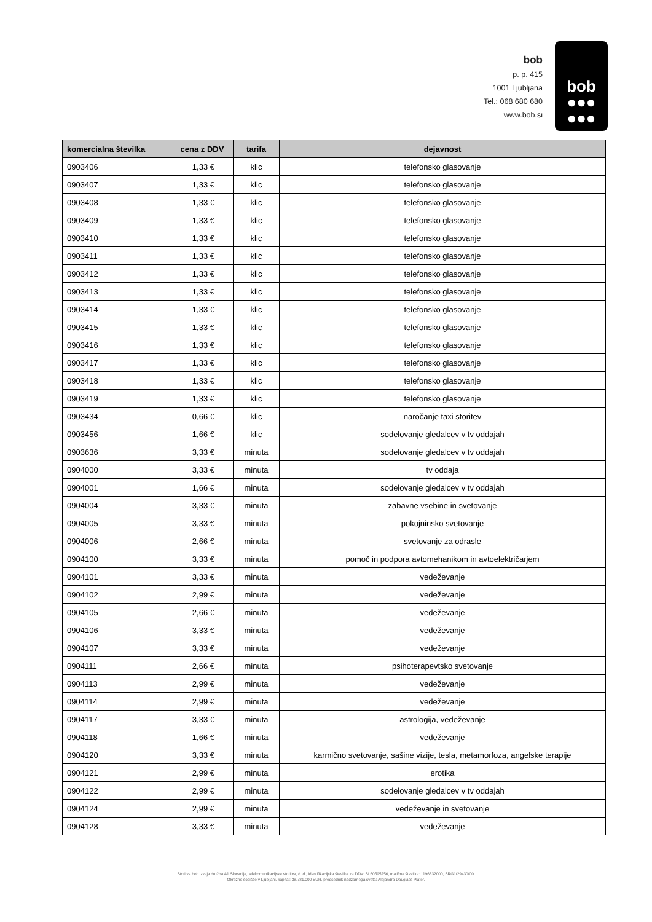bob
p. p. 415
1001 Ljubljana
Tel.: 068 680 680
www.bob.si
bob
●●●
●●●
| komercialna številka | cena z DDV | tarifa | dejavnost |
| --- | --- | --- | --- |
| 0903406 | 1,33 € | klic | telefonsko glasovanje |
| 0903407 | 1,33 € | klic | telefonsko glasovanje |
| 0903408 | 1,33 € | klic | telefonsko glasovanje |
| 0903409 | 1,33 € | klic | telefonsko glasovanje |
| 0903410 | 1,33 € | klic | telefonsko glasovanje |
| 0903411 | 1,33 € | klic | telefonsko glasovanje |
| 0903412 | 1,33 € | klic | telefonsko glasovanje |
| 0903413 | 1,33 € | klic | telefonsko glasovanje |
| 0903414 | 1,33 € | klic | telefonsko glasovanje |
| 0903415 | 1,33 € | klic | telefonsko glasovanje |
| 0903416 | 1,33 € | klic | telefonsko glasovanje |
| 0903417 | 1,33 € | klic | telefonsko glasovanje |
| 0903418 | 1,33 € | klic | telefonsko glasovanje |
| 0903419 | 1,33 € | klic | telefonsko glasovanje |
| 0903434 | 0,66 € | klic | naročanje taxi storitev |
| 0903456 | 1,66 € | klic | sodelovanje gledalcev v tv oddajah |
| 0903636 | 3,33 € | minuta | sodelovanje gledalcev v tv oddajah |
| 0904000 | 3,33 € | minuta | tv oddaja |
| 0904001 | 1,66 € | minuta | sodelovanje gledalcev v tv oddajah |
| 0904004 | 3,33 € | minuta | zabavne vsebine in svetovanje |
| 0904005 | 3,33 € | minuta | pokojninsko svetovanje |
| 0904006 | 2,66 € | minuta | svetovanje za odrasle |
| 0904100 | 3,33 € | minuta | pomoč in podpora avtomehanikom in avtoelektričarjem |
| 0904101 | 3,33 € | minuta | vedeževanje |
| 0904102 | 2,99 € | minuta | vedeževanje |
| 0904105 | 2,66 € | minuta | vedeževanje |
| 0904106 | 3,33 € | minuta | vedeževanje |
| 0904107 | 3,33 € | minuta | vedeževanje |
| 0904111 | 2,66 € | minuta | psihoterapevtsko svetovanje |
| 0904113 | 2,99 € | minuta | vedeževanje |
| 0904114 | 2,99 € | minuta | vedeževanje |
| 0904117 | 3,33 € | minuta | astrologija, vedeževanje |
| 0904118 | 1,66 € | minuta | vedeževanje |
| 0904120 | 3,33 € | minuta | karmično svetovanje, sašine vizije, tesla, metamorfoza, angelske terapije |
| 0904121 | 2,99 € | minuta | erotika |
| 0904122 | 2,99 € | minuta | sodelovanje gledalcev v tv oddajah |
| 0904124 | 2,99 € | minuta | vedeževanje in svetovanje |
| 0904128 | 3,33 € | minuta | vedeževanje |
Storitve bob izvaja družba A1 Slovenija, telekomunikacijske storitve, d. d., identifikacijska številka za DDV: SI 60595256, matična številka: 1196332000, SRG1/29430/00.
Okrožno sodišče v Ljubljani, kapital: 38.781.000 EUR, predsednik nadzornega sveta: Alejandro Douglass Plater.